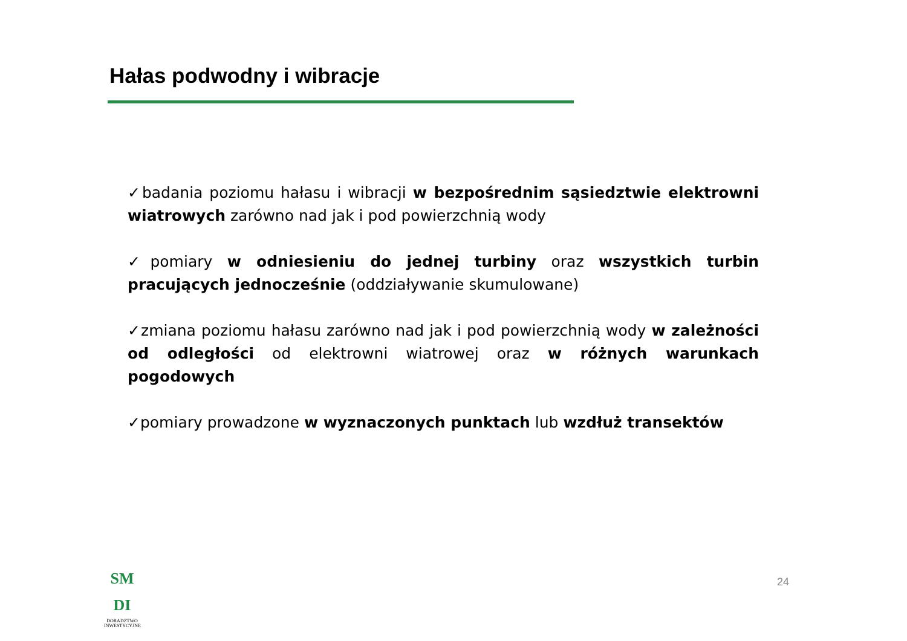Hałas podwodny i wibracje
✓badania poziomu hałasu i wibracji w bezpośrednim sąsiedztwie elektrowni wiatrowych zarówno nad jak i pod powierzchnią wody
✓pomiary w odniesieniu do jednej turbiny oraz wszystkich turbin pracujących jednocześnie (oddziaływanie skumulowane)
✓zmiana poziomu hałasu zarówno nad jak i pod powierzchnią wody w zależności od odległości od elektrowni wiatrowej oraz w różnych warunkach pogodowych
✓pomiary prowadzone w wyznaczonych punktach lub wzdłuż transektów
SM DI
DORADZTWO INWESTYCYJNE
24